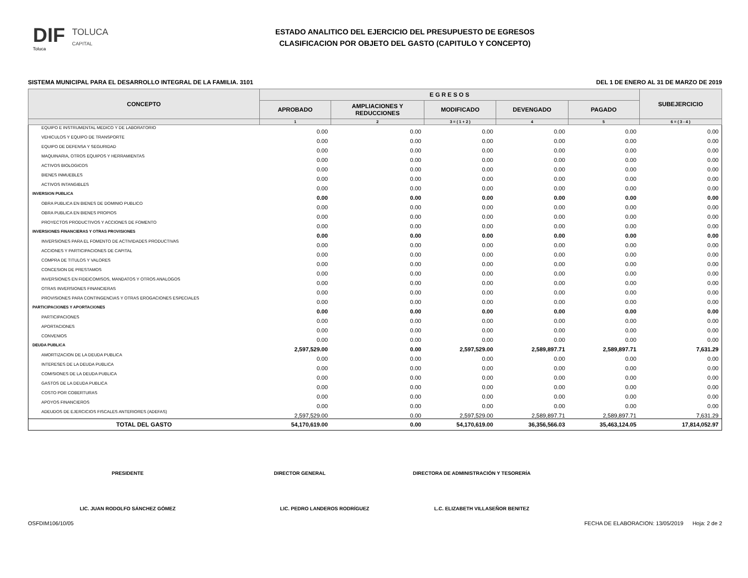DIF
Toluca
TOLUCA
CAPITAL
ESTADO ANALITICO DEL EJERCICIO DEL PRESUPUESTO DE EGRESOS
CLASIFICACION POR OBJETO DEL GASTO (CAPITULO Y CONCEPTO)
SISTEMA MUNICIPAL PARA EL DESARROLLO INTEGRAL DE LA FAMILIA. 3101 DEL 1 DE ENERO AL 31 DE MARZO DE 2019
| CONCEPTO | E G R E S O S | | | | | SUBEJERCICIO |
| --- | --- | --- | --- | --- | --- | --- |
| | APROBADO | AMPLIACIONES Y REDUCCIONES | MODIFICADO | DEVENGADO | PAGADO | |
| | 1 | 2 | 3 = ( 1 + 2 ) | 4 | 5 | 6 = ( 3 - 4 ) |
| EQUIPO E INSTRUMENTAL MEDICO Y DE LABORATORIO | 0.00 | 0.00 | 0.00 | 0.00 | 0.00 | 0.00 |
| VEHICULOS Y EQUIPO DE TRANSPORTE | 0.00 | 0.00 | 0.00 | 0.00 | 0.00 | 0.00 |
| EQUIPO DE DEFENSA Y SEGURIDAD | 0.00 | 0.00 | 0.00 | 0.00 | 0.00 | 0.00 |
| MAQUINARIA, OTROS EQUIPOS Y HERRAMIENTAS | 0.00 | 0.00 | 0.00 | 0.00 | 0.00 | 0.00 |
| ACTIVOS BIOLOGICOS | 0.00 | 0.00 | 0.00 | 0.00 | 0.00 | 0.00 |
| BIENES INMUEBLES | 0.00 | 0.00 | 0.00 | 0.00 | 0.00 | 0.00 |
| ACTIVOS INTANGIBLES | 0.00 | 0.00 | 0.00 | 0.00 | 0.00 | 0.00 |
| INVERSION PUBLICA | 0.00 | 0.00 | 0.00 | 0.00 | 0.00 | 0.00 |
| OBRA PUBLICA EN BIENES DE DOMINIO PUBLICO | 0.00 | 0.00 | 0.00 | 0.00 | 0.00 | 0.00 |
| OBRA PUBLICA EN BIENES PROPIOS | 0.00 | 0.00 | 0.00 | 0.00 | 0.00 | 0.00 |
| PROYECTOS PRODUCTIVOS Y ACCIONES DE FOMENTO | 0.00 | 0.00 | 0.00 | 0.00 | 0.00 | 0.00 |
| INVERSIONES FINANCIERAS Y OTRAS PROVISIONES | 0.00 | 0.00 | 0.00 | 0.00 | 0.00 | 0.00 |
| INVERSIONES PARA EL FOMENTO DE ACTIVIDADES PRODUCTIVAS | 0.00 | 0.00 | 0.00 | 0.00 | 0.00 | 0.00 |
| ACCIONES Y PARTICIPACIONES DE CAPITAL | 0.00 | 0.00 | 0.00 | 0.00 | 0.00 | 0.00 |
| COMPRA DE TITULOS Y VALORES | 0.00 | 0.00 | 0.00 | 0.00 | 0.00 | 0.00 |
| CONCESION DE PRESTAMOS | 0.00 | 0.00 | 0.00 | 0.00 | 0.00 | 0.00 |
| INVERSIONES EN FIDEICOMISOS, MANDATOS Y OTROS ANALOGOS | 0.00 | 0.00 | 0.00 | 0.00 | 0.00 | 0.00 |
| OTRAS INVERSIONES FINANCIERAS | 0.00 | 0.00 | 0.00 | 0.00 | 0.00 | 0.00 |
| PROVISIONES PARA CONTINGENCIAS Y OTRAS EROGACIONES ESPECIALES | 0.00 | 0.00 | 0.00 | 0.00 | 0.00 | 0.00 |
| PARTICIPACIONES Y APORTACIONES | 0.00 | 0.00 | 0.00 | 0.00 | 0.00 | 0.00 |
| PARTICIPACIONES | 0.00 | 0.00 | 0.00 | 0.00 | 0.00 | 0.00 |
| APORTACIONES | 0.00 | 0.00 | 0.00 | 0.00 | 0.00 | 0.00 |
| CONVENIOS | 0.00 | 0.00 | 0.00 | 0.00 | 0.00 | 0.00 |
| DEUDA PUBLICA | 2,597,529.00 | 0.00 | 2,597,529.00 | 2,589,897.71 | 2,589,897.71 | 7,631.29 |
| AMORTIZACION DE LA DEUDA PUBLICA | 0.00 | 0.00 | 0.00 | 0.00 | 0.00 | 0.00 |
| INTERESES DE LA DEUDA PUBLICA | 0.00 | 0.00 | 0.00 | 0.00 | 0.00 | 0.00 |
| COMISIONES DE LA DEUDA PUBLICA | 0.00 | 0.00 | 0.00 | 0.00 | 0.00 | 0.00 |
| GASTOS DE LA DEUDA PUBLICA | 0.00 | 0.00 | 0.00 | 0.00 | 0.00 | 0.00 |
| COSTO POR COBERTURAS | 0.00 | 0.00 | 0.00 | 0.00 | 0.00 | 0.00 |
| APOYOS FINANCIEROS | 0.00 | 0.00 | 0.00 | 0.00 | 0.00 | 0.00 |
| ADEUDOS DE EJERCICIOS FISCALES ANTERIORES (ADEFAS) | 2,597,529.00 | 0.00 | 2,597,529.00 | 2,589,897.71 | 2,589,897.71 | 7,631.29 |
| TOTAL DEL GASTO | 54,170,619.00 | 0.00 | 54,170,619.00 | 36,356,566.03 | 35,463,124.05 | 17,814,052.97 |
PRESIDENTE DIRECTOR GENERAL DIRECTORA DE ADMINISTRACIÓN Y TESORERÍA
LIC. JUAN RODOLFO SÁNCHEZ GÓMEZ LIC. PEDRO LANDEROS RODRÍGUEZ L.C. ELIZABETH VILLASEÑOR BENITEZ
OSFDIM106/10/05 FECHA DE ELABORACION: 13/05/2019 Hoja: 2 de 2